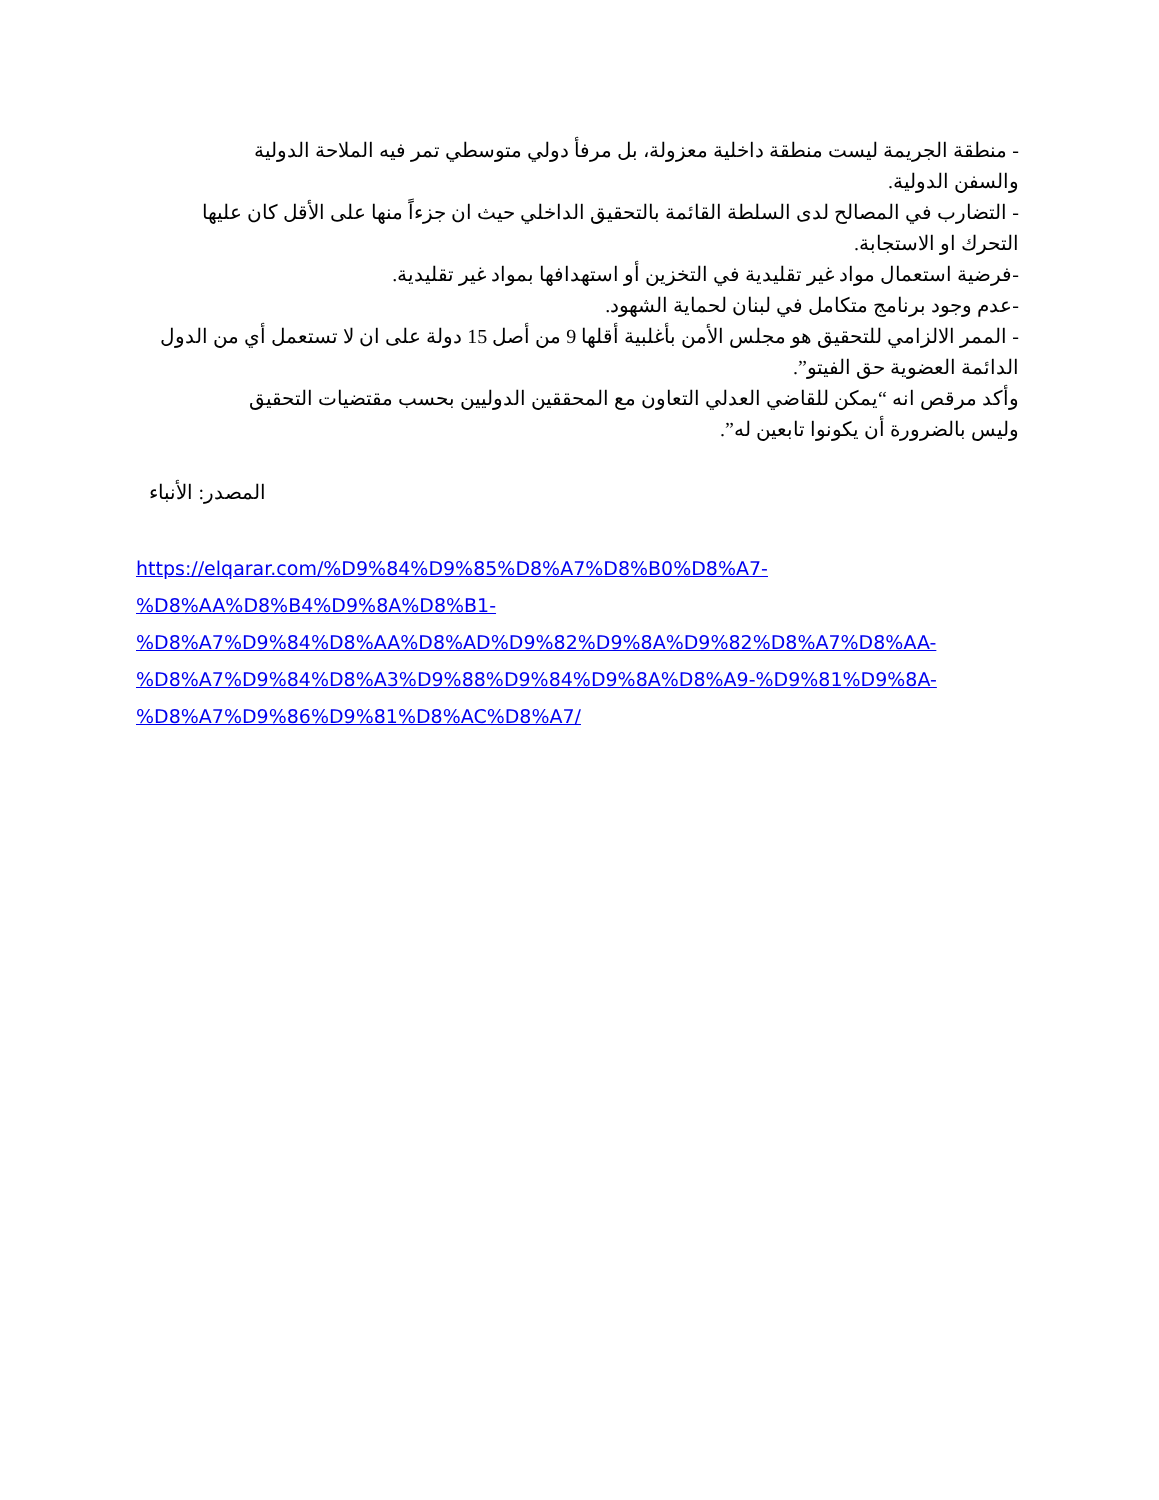- منطقة الجريمة ليست منطقة داخلية معزولة، بل مرفأ دولي متوسطي تمر فيه الملاحة الدولية والسفن الدولية.
- التضارب في المصالح لدى السلطة القائمة بالتحقيق الداخلي حيث ان جزءاً منها على الأقل كان عليها التحرك او الاستجابة.
-فرضية استعمال مواد غير تقليدية في التخزين أو استهدافها بمواد غير تقليدية.
-عدم وجود برنامج متكامل في لبنان لحماية الشهود.
- الممر الالزامي للتحقيق هو مجلس الأمن بأغلبية أقلها 9 من أصل 15 دولة على ان لا تستعمل أي من الدول الدائمة العضوية حق الفيتو”.
وأكد مرقص انه “يمكن للقاضي العدلي التعاون مع المحققين الدوليين بحسب مقتضيات التحقيق وليس بالضرورة أن يكونوا تابعين له”.
المصدر: الأنباء
https://elqarar.com/%D9%84%D9%85%D8%A7%D8%B0%D8%A7-
%D8%AA%D8%B4%D9%8A%D8%B1-
%D8%A7%D9%84%D8%AA%D8%AD%D9%82%D9%8A%D9%82%D8%A7%D8%AA-
%D8%A7%D9%84%D8%A3%D9%88%D9%84%D9%8A%D8%A9-%D9%81%D9%8A-
%D8%A7%D9%86%D9%81%D8%AC%D8%A7/